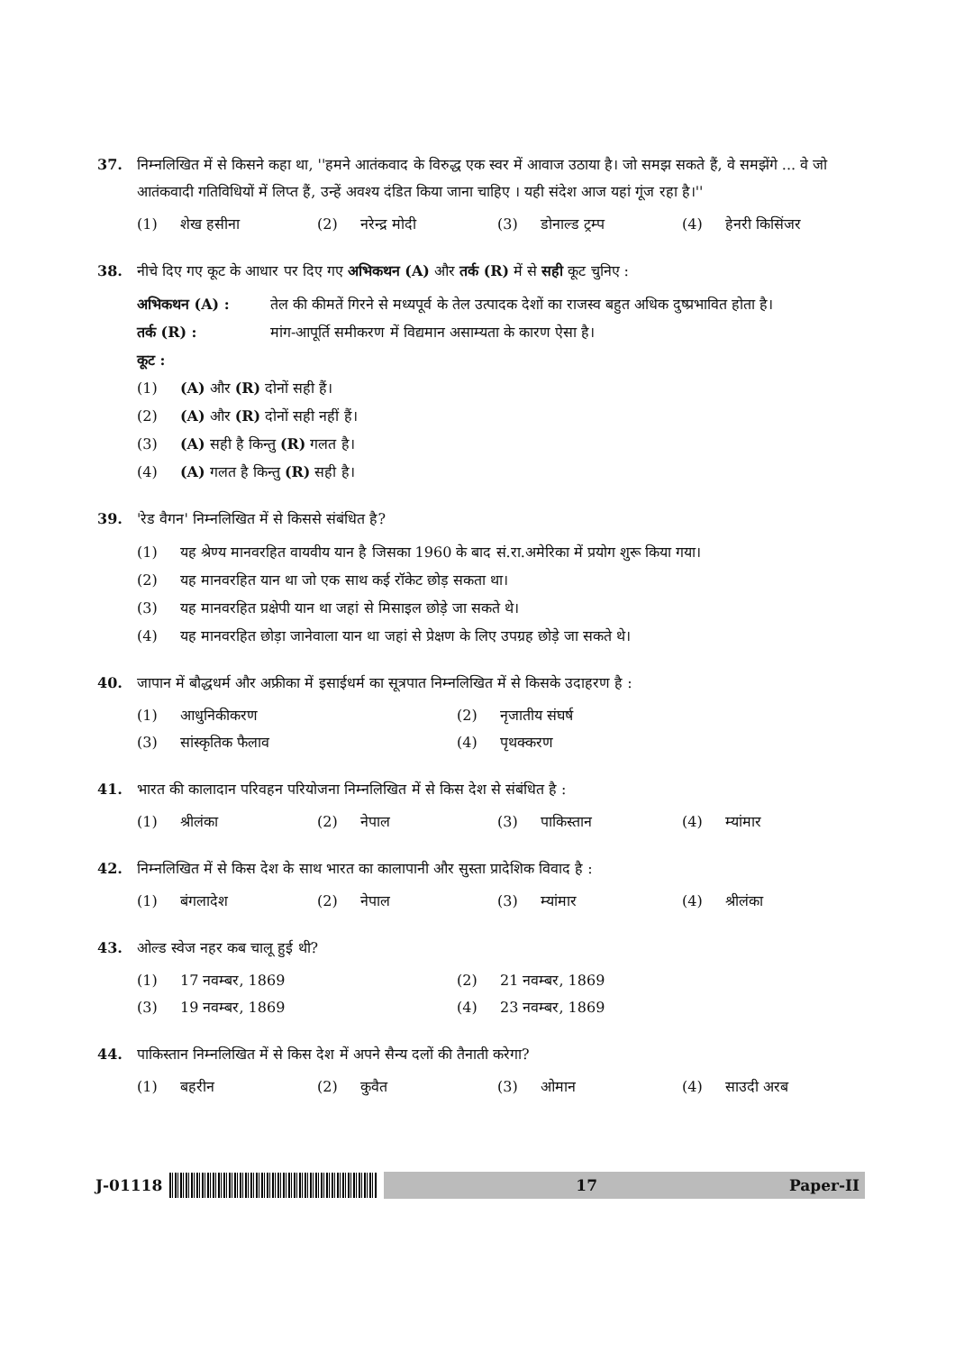37. निम्नलिखित में से किसने कहा था, ''हमने आतंकवाद के विरुद्ध एक स्वर में आवाज उठाया है। जो समझ सकते हैं, वे समझेंगे ... वे जो आतंकवादी गतिविधियों में लिप्त हैं, उन्हें अवश्य दंडित किया जाना चाहिए । यही संदेश आज यहां गूंज रहा है।''
(1) शेख हसीना
(2) नरेन्द्र मोदी
(3) डोनाल्ड ट्रम्प
(4) हेनरी किसिंजर
38. नीचे दिए गए कूट के आधार पर दिए गए अभिकथन (A) और तर्क (R) में से सही कूट चुनिए :
अभिकथन (A) : तेल की कीमतें गिरने से मध्यपूर्व के तेल उत्पादक देशों का राजस्व बहुत अधिक दुष्प्रभावित होता है।
तर्क (R) : मांग-आपूर्ति समीकरण में विद्यमान असाम्यता के कारण ऐसा है।
कूट :
(1) (A) और (R) दोनों सही हैं।
(2) (A) और (R) दोनों सही नहीं हैं।
(3) (A) सही है किन्तु (R) गलत है।
(4) (A) गलत है किन्तु (R) सही है।
39. 'रेड वैगन' निम्नलिखित में से किससे संबंधित है?
(1) यह श्रेण्य मानवरहित वायवीय यान है जिसका 1960 के बाद सं.रा.अमेरिका में प्रयोग शुरू किया गया।
(2) यह मानवरहित यान था जो एक साथ कई रॉकेट छोड़ सकता था।
(3) यह मानवरहित प्रक्षेपी यान था जहां से मिसाइल छोड़े जा सकते थे।
(4) यह मानवरहित छोड़ा जानेवाला यान था जहां से प्रेक्षण के लिए उपग्रह छोड़े जा सकते थे।
40. जापान में बौद्धधर्म और अफ्रीका में इसाईधर्म का सूत्रपात निम्नलिखित में से किसके उदाहरण है :
(1) आधुनिकीकरण
(2) नृजातीय संघर्ष
(3) सांस्कृतिक फैलाव
(4) पृथक्करण
41. भारत की कालादान परिवहन परियोजना निम्नलिखित में से किस देश से संबंधित है :
(1) श्रीलंका
(2) नेपाल
(3) पाकिस्तान
(4) म्यांमार
42. निम्नलिखित में से किस देश के साथ भारत का कालापानी और सुस्ता प्रादेशिक विवाद है :
(1) बंगलादेश
(2) नेपाल
(3) म्यांमार
(4) श्रीलंका
43. ओल्ड स्वेज नहर कब चालू हुई थी?
(1) 17 नवम्बर, 1869
(2) 21 नवम्बर, 1869
(3) 19 नवम्बर, 1869
(4) 23 नवम्बर, 1869
44. पाकिस्तान निम्नलिखित में से किस देश में अपने सैन्य दलों की तैनाती करेगा?
(1) बहरीन
(2) कुवैत
(3) ओमान
(4) साउदी अरब
J-01118
17 Paper-II